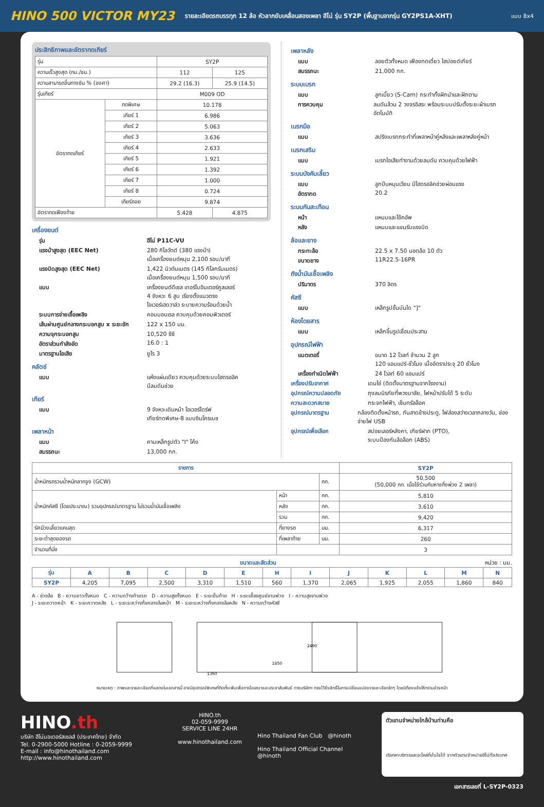HINO 500 VICTOR MY23
รายละเอียดรถบรรทุก 12 ล้อ หัวลากขับเคลื่อนสองเพลา ฮีโน่ รุ่น SY2P (พื้นฐานจากรุ่น GY2PS1A-XHT)
แบบ 8x4
ประสิทธิภาพและอัตราทดเกียร์
| รุ่น | | SY2P | |
| ความเร็วสูงสุด (กม./ชม.) | | 112 | 125 |
| ความสามารถขึ้นทางชัน % (องศา) | | 29.2 (16.3) | 25.9 (14.5) |
| รุ่นเกียร์ | | M009 OD | |
| อัตราทดเกียร์ | ทดพิเศษ | 10.178 | |
| | เกียร์ 1 | 6.986 | |
| | เกียร์ 2 | 5.063 | |
| | เกียร์ 3 | 3.636 | |
| | เกียร์ 4 | 2.633 | |
| | เกียร์ 5 | 1.921 | |
| | เกียร์ 6 | 1.392 | |
| | เกียร์ 7 | 1.000 | |
| | เกียร์ 8 | 0.724 | |
| | เกียร์ถอย | 9.874 | |
| อัตราทดเฟืองท้าย | | 5.428 | 4.875 |
เครื่องยนต์
รุ่น ฮีโน่ P11C-VU
แรงม้าสูงสุด (EEC Net) 280 กิโลวัตต์ (380 แรงม้า)
เมื่อเครื่องยนต์หมุน 2,100 รอบ/นาที
แรงบิดสูงสุด (EEC Net) 1,422 นิวตันเมตร (145 กิโลกรัมเมตร)
เมื่อเครื่องยนต์หมุน 1,500 รอบ/นาที
แบบ เครื่องยนต์ดีเซล เทอร์โบอินเตอร์คูลเลอร์
4 จังหวะ 6 สูบ เรียงตั้งแนวตรง
โอเวอร์เฮดวาล์ว ระบายความร้อนด้วยน้ำ
ระบบการจ่ายเชื้อเพลิง คอมมอนเรล ควบคุมด้วยคอมพิวเตอร์
เส้นผ่านศูนย์กลางกระบอกสูบ x ระยะชัก 122 x 150 มม.
ความจุกระบอกสูบ 10,520 ซีซี
อัตราส่วนกำลังอัด 16.0 : 1
มาตรฐานไอเสีย ยูโร 3
คลัตช์
แบบ แห้งแผ่นเดียว ควบคุมด้วยระบบไฮดรอลิค
มีลมดันช่วย
เกียร์
แบบ 9 จังหวะเดินหน้า โอเวอร์ไดร์ฟ
เกียร์ทดพิเศษ-8 แบบซินโครเมช
เพลาหน้า
แบบ คานเหล็กรูปตัว "I" โค้ง
สมรรถนะ 13,000 กก.
เพลาหลัง
แบบ ลอยตัวทั้งหมด เฟืองทดเดี่ยว ไฮปอยด์เกียร์
สมรรถนะ 21,000 กก.
ระบบเบรก
แบบ ลูกเบี้ยว (S-Cam) กระทำทั้งฝักนำและฝักตาม
การควบคุม ลมดันล้วน 2 วงจรอิสระ พร้อมระบบปรับตั้งระยะผ้าเบรกอัตโนมัติ
เบรกมือ
แบบ สปริงเบรกกระทำที่เพลาหน้าคู่หลังและเพลาหลังคู่หน้า
เบรกเสริม
แบบ เบรกไอเสียทำงานด้วยลมดัน ควบคุมด้วยไฟฟ้า
ระบบบังคับเลี้ยว
แบบ ลูกปืนหมุนเวียน มีไฮดรอลิคช่วยผ่อนแรง
อัตราทด 20.2
ระบบกันสะเทือน
หน้า แหนบและโช้คอัพ
หลัง แหนบและแขนรับแรงบิด
ล้อและยาง
กระทะล้อ 22.5 x 7.50 นอตล้อ 10 ตัว
ขนาดยาง 11R22.5-16PR
ถังน้ำมันเชื้อเพลิง
ปริมาตร 370 ลิตร
คัสซี
แบบ เหล็กรูปขั้นบันได "]"
ห้องโดยสาร
แบบ เหล็กขึ้นรูปเชื่อมประสาน
อุปกรณ์ไฟฟ้า
แบตเตอรี่ ขนาด 12 โวลท์ จำนวน 2 ลูก
120 แอมแปร์-ชั่วโมง เมื่ออัตราประจุ 20 ชั่วโมง
เครื่องกำเนิดไฟฟ้า 24 โวลท์ 60 แอมแปร์
เครื่องปรับอากาศ เดนโซ่ (ติดตั้งมาตรฐานจากโรงงาน)
อุปกรณ์ความปลอดภัย ถุงลมนิรภัยที่พวงมาลัย, ไฟหน้าปรับได้ 5 ระดับ
ความสะดวกสบาย กระจกไฟฟ้า, เซ็นทรัลล็อค
อุปกรณ์มาตรฐาน กล้องติดตั้งหน้ารถ, กันสาดข้างประตู, ไฟส่องสว่างเวลากลางวัน, ช่องจ่ายไฟ USB
อุปกรณ์เพื่อเลือก สปอยเลอร์หลังคา, เกียร์ฝาก (PTO),
ระบบป้องกันล้อล็อก (ABS)
| รายการ | | | SY2P |
| --- | --- | --- | --- |
| น้ำหนักรถรวมน้ำหนักลากจูง (GCW) | | กก. | 50,500 (50,000 กก. เมื่อใช้ร่วมกับหางกึ่งพ่วง 2 เพลา) |
| น้ำหนักคัสซี (โดยประมาณ) รวมอุปกรณ์มาตรฐาน ไม่รวมน้ำมันเชื้อเพลิง | หน้า | กก. | 5,810 |
| | หลัง | กก. | 3,610 |
| | รวม | กก. | 9,420 |
| รัศมีวงเลี้ยวแคบสุด | ที่ยางรถ | มม. | 6,317 |
| ระยะต่ำสุดของรถ | ที่เพลาท้าย | มม. | 260 |
| จำนวนที่นั่ง | | | 3 |
ขนาดและสัดส่วน หน่วย : มม.
| รุ่น | A | B | C | D | E | H | I | J | K | L | M | N |
| --- | --- | --- | --- | --- | --- | --- | --- | --- | --- | --- | --- | --- |
| SY2P | 4,205 | 7,095 | 2,500 | 3,310 | 1,510 | 560 | 1,370 | 2,065 | 1,925 | 2,055 | 1,860 | 840 |
A - ช่วงล้อ B - ความยาวทั้งหมด C - ความกว้างท้ายรถ D - ความสูงทั้งหมด E - ระยะยื่นท้าย H - ระยะเยื้องศูนย์จานพ่วง I - ความสูงจานพ่วง
J - ระยะกวาดหน้า K - ระยะกวาดหลัง L - ระยะระหว่างกึ่งกลางล้อหน้า M - ระยะระหว่างกึ่งกลางล้อหลัง N - ความกว้างคัสซี
2490
1850
1360
หมายเหตุ : ภาพและรายละเอียดที่แสดงในเอกสารนี้ อาจมีอุปกรณ์พิเศษที่ติดตั้งเพิ่มเพื่อการโฆษณาและประชาสัมพันธ์ ทางบริษัทฯ ทรงไว้ซึ่งสิทธิ์ในการเปลี่ยนแปลงรายละเอียดใดๆ โดยมิต้องแจ้งให้ทราบล่วงหน้า
HINO.th
บริษัท ฮีโน่มอเตอร์สเซลส์ (ประเทศไทย) จำกัด
Tel. 0-2900-5000 Hotline : 0-2059-9999
E-mail : info@hinothailand.com http://www.hinothailand.com
HINO.th
02-059-9999
SERVICE LINE 24HR
www.hinothailand.com
Hino Thailand Fan Club @hinoth
Hino Thailand Official Channel @hinoth
ตัวแทนจำหน่ายใกล้บ้านท่านคือ
เรียกหาบริการและอะไหล่ที่มั่นใจได้ จากตัวแทนจำหน่ายฮีโน่ทั่วประเทศ
เอกสารเลขที่ L-SY2P-0323